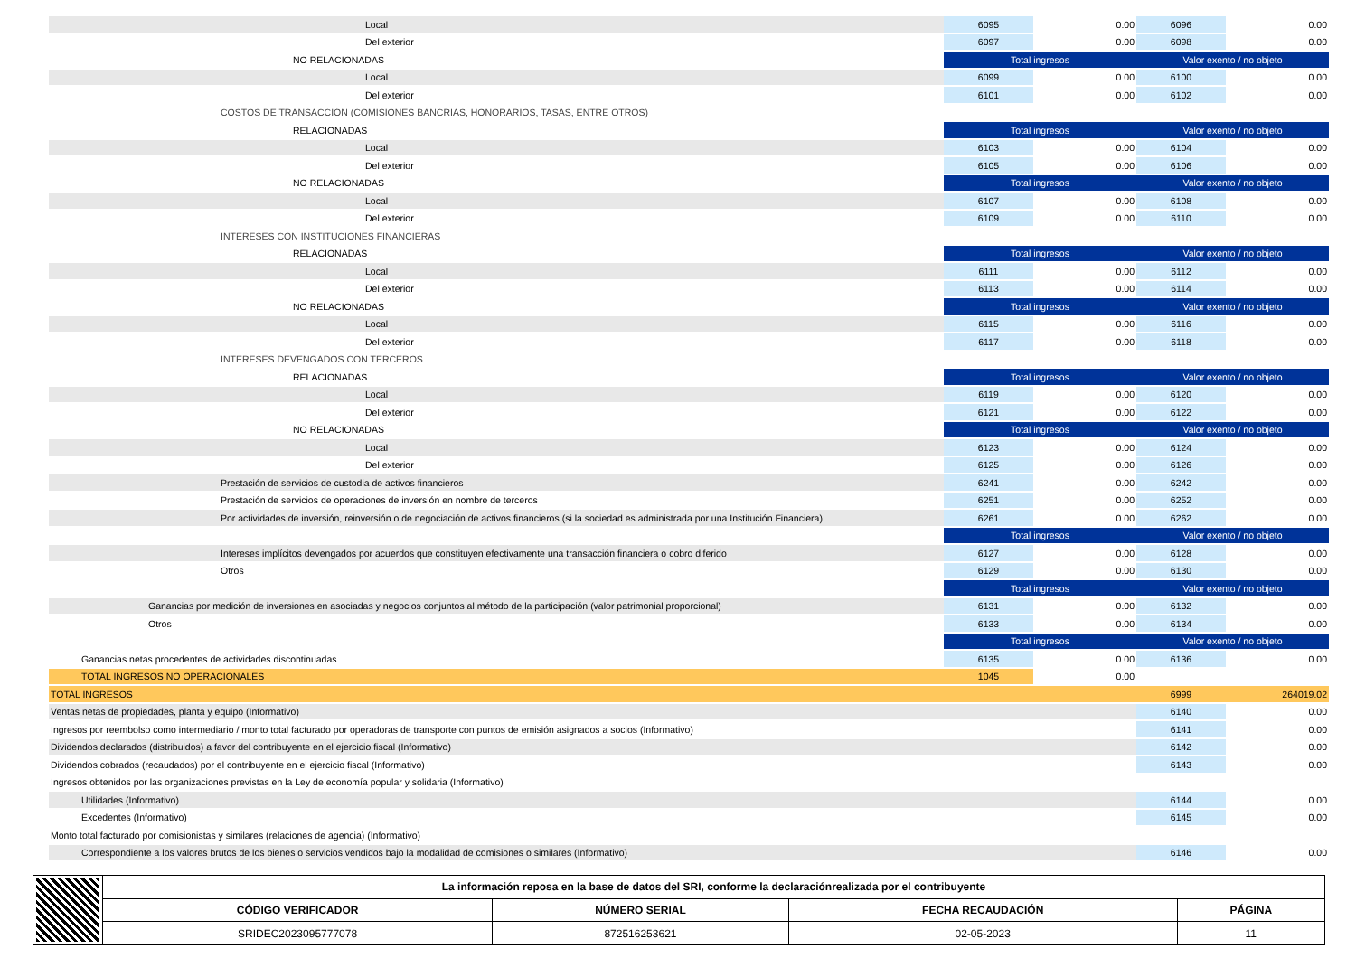| Local | 6095 | 0.00 | 6096 | 0.00 |
| Del exterior | 6097 | 0.00 | 6098 | 0.00 |
| NO RELACIONADAS | Total ingresos | | Valor exento / no objeto | |
| Local | 6099 | 0.00 | 6100 | 0.00 |
| Del exterior | 6101 | 0.00 | 6102 | 0.00 |
| COSTOS DE TRANSACCIÓN (COMISIONES BANCRIAS, HONORARIOS, TASAS, ENTRE OTROS) | | | | |
| RELACIONADAS | Total ingresos | | Valor exento / no objeto | |
| Local | 6103 | 0.00 | 6104 | 0.00 |
| Del exterior | 6105 | 0.00 | 6106 | 0.00 |
| NO RELACIONADAS | Total ingresos | | Valor exento / no objeto | |
| Local | 6107 | 0.00 | 6108 | 0.00 |
| Del exterior | 6109 | 0.00 | 6110 | 0.00 |
| INTERESES CON INSTITUCIONES FINANCIERAS | | | | |
| RELACIONADAS | Total ingresos | | Valor exento / no objeto | |
| Local | 6111 | 0.00 | 6112 | 0.00 |
| Del exterior | 6113 | 0.00 | 6114 | 0.00 |
| NO RELACIONADAS | Total ingresos | | Valor exento / no objeto | |
| Local | 6115 | 0.00 | 6116 | 0.00 |
| Del exterior | 6117 | 0.00 | 6118 | 0.00 |
| INTERESES DEVENGADOS CON TERCEROS | | | | |
| RELACIONADAS | Total ingresos | | Valor exento / no objeto | |
| Local | 6119 | 0.00 | 6120 | 0.00 |
| Del exterior | 6121 | 0.00 | 6122 | 0.00 |
| NO RELACIONADAS | Total ingresos | | Valor exento / no objeto | |
| Local | 6123 | 0.00 | 6124 | 0.00 |
| Del exterior | 6125 | 0.00 | 6126 | 0.00 |
| Prestación de servicios de custodia de activos financieros | 6241 | 0.00 | 6242 | 0.00 |
| Prestación de servicios de operaciones de inversión en nombre de terceros | 6251 | 0.00 | 6252 | 0.00 |
| Por actividades de inversión, reinversión o de negociación de activos financieros (si la sociedad es administrada por una Institución Financiera) | 6261 | 0.00 | 6262 | 0.00 |
| | Total ingresos | | Valor exento / no objeto | |
| Intereses implícitos devengados por acuerdos que constituyen efectivamente una transacción financiera o cobro diferido | 6127 | 0.00 | 6128 | 0.00 |
| Otros | 6129 | 0.00 | 6130 | 0.00 |
| | Total ingresos | | Valor exento / no objeto | |
| Ganancias por medición de inversiones en asociadas y negocios conjuntos al método de la participación (valor patrimonial proporcional) | 6131 | 0.00 | 6132 | 0.00 |
| Otros | 6133 | 0.00 | 6134 | 0.00 |
| | Total ingresos | | Valor exento / no objeto | |
| Ganancias netas procedentes de actividades discontinuadas | 6135 | 0.00 | 6136 | 0.00 |
| TOTAL INGRESOS NO OPERACIONALES | 1045 | 0.00 | | |
| TOTAL INGRESOS | | | 6999 | 264019.02 |
| Ventas netas de propiedades, planta y equipo (Informativo) | | | 6140 | 0.00 |
| Ingresos por reembolso como intermediario / monto total facturado por operadoras de transporte con puntos de emisión asignados a socios (Informativo) | | | 6141 | 0.00 |
| Dividendos declarados (distribuidos) a favor del contribuyente en el ejercicio fiscal (Informativo) | | | 6142 | 0.00 |
| Dividendos cobrados (recaudados) por el contribuyente en el ejercicio fiscal (Informativo) | | | 6143 | 0.00 |
| Ingresos obtenidos por las organizaciones previstas en la Ley de economía popular y solidaria (Informativo) | | | | |
| Utilidades (Informativo) | | | 6144 | 0.00 |
| Excedentes (Informativo) | | | 6145 | 0.00 |
| Monto total facturado por comisionistas y similares (relaciones de agencia) (Informativo) | | | | |
| Correspondiente a los valores brutos de los bienes o servicios vendidos bajo la modalidad de comisiones o similares (Informativo) | | | 6146 | 0.00 |
| | La información reposa en la base de datos del SRI, conforme la declaraciónrealizada por el contribuyente | | | |
| | CÓDIGO VERIFICADOR | NÚMERO SERIAL | FECHA RECAUDACIÓN | PÁGINA |
| | SRIDEC2023095777078 | 872516253621 | 02-05-2023 | 11 |